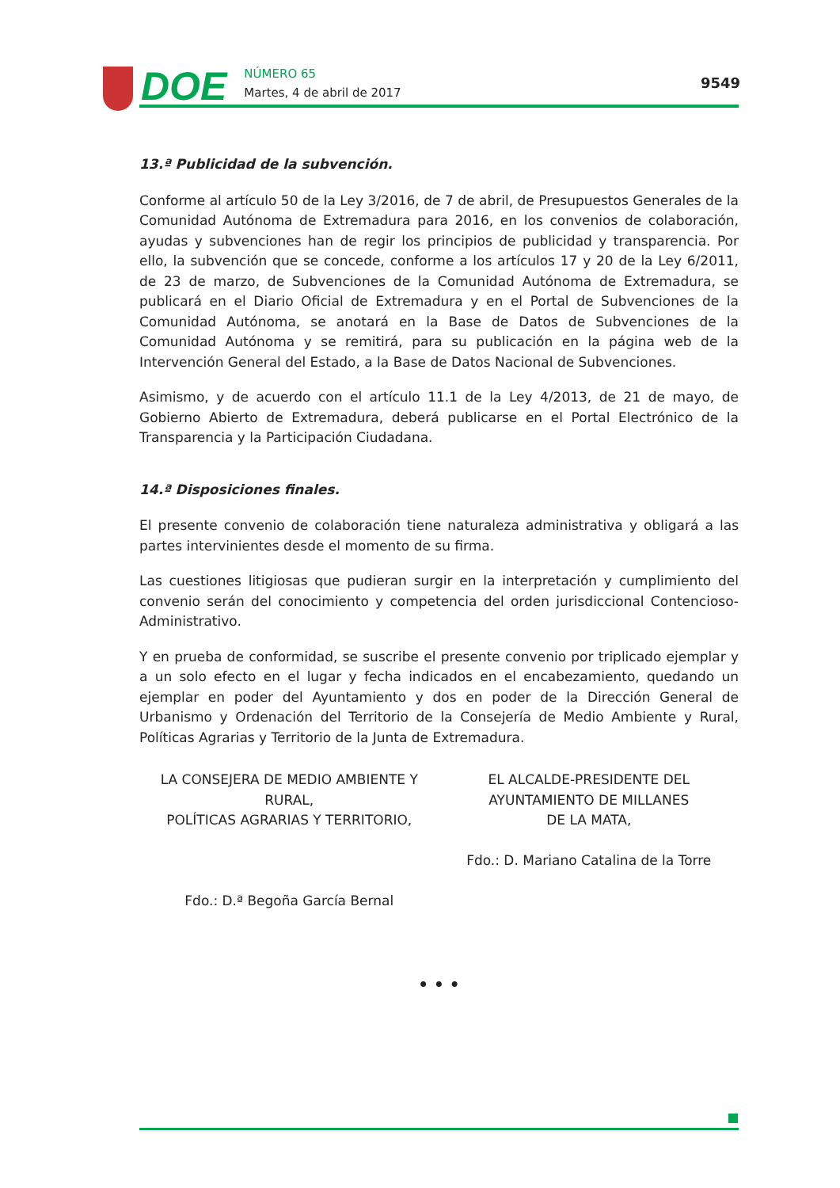DOE
NÚMERO 65
Martes, 4 de abril de 2017
9549
13.ª Publicidad de la subvención.
Conforme al artículo 50 de la Ley 3/2016, de 7 de abril, de Presupuestos Generales de la Comunidad Autónoma de Extremadura para 2016, en los convenios de colaboración, ayudas y subvenciones han de regir los principios de publicidad y transparencia. Por ello, la subvención que se concede, conforme a los artículos 17 y 20 de la Ley 6/2011, de 23 de marzo, de Subvenciones de la Comunidad Autónoma de Extremadura, se publicará en el Diario Oficial de Extremadura y en el Portal de Subvenciones de la Comunidad Autónoma, se anotará en la Base de Datos de Subvenciones de la Comunidad Autónoma y se remitirá, para su publicación en la página web de la Intervención General del Estado, a la Base de Datos Nacional de Subvenciones.
Asimismo, y de acuerdo con el artículo 11.1 de la Ley 4/2013, de 21 de mayo, de Gobierno Abierto de Extremadura, deberá publicarse en el Portal Electrónico de la Transparencia y la Participación Ciudadana.
14.ª Disposiciones finales.
El presente convenio de colaboración tiene naturaleza administrativa y obligará a las partes intervinientes desde el momento de su firma.
Las cuestiones litigiosas que pudieran surgir en la interpretación y cumplimiento del convenio serán del conocimiento y competencia del orden jurisdiccional Contencioso-Administrativo.
Y en prueba de conformidad, se suscribe el presente convenio por triplicado ejemplar y a un solo efecto en el lugar y fecha indicados en el encabezamiento, quedando un ejemplar en poder del Ayuntamiento y dos en poder de la Dirección General de Urbanismo y Ordenación del Territorio de la Consejería de Medio Ambiente y Rural, Políticas Agrarias y Territorio de la Junta de Extremadura.
LA CONSEJERA DE MEDIO AMBIENTE Y RURAL,
POLÍTICAS AGRARIAS Y TERRITORIO,
Fdo.: D.ª Begoña García Bernal
EL ALCALDE-PRESIDENTE DEL
AYUNTAMIENTO DE MILLANES
DE LA MATA,
Fdo.: D. Mariano Catalina de la Torre
• • •